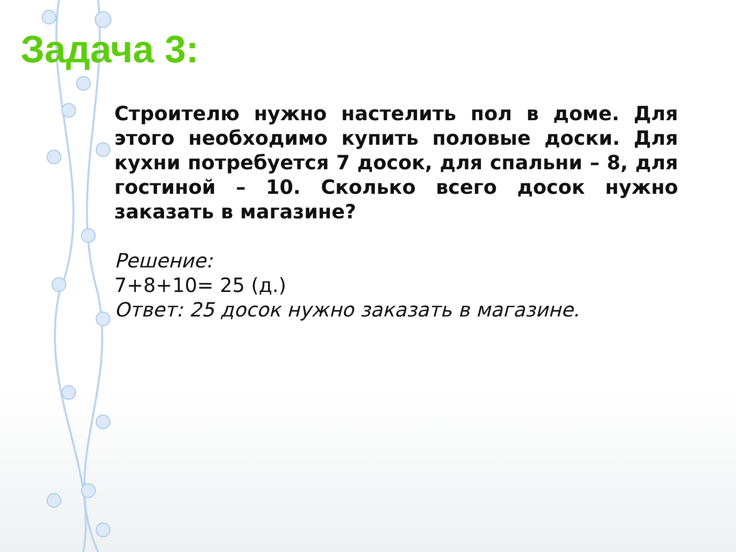Задача 3:
Строителю нужно настелить пол в доме. Для этого необходимо купить половые доски. Для кухни потребуется 7 досок, для спальни – 8, для гостиной – 10. Сколько всего досок нужно заказать в магазине?
Решение:
7+8+10= 25 (д.)
Ответ: 25 досок нужно заказать в магазине.